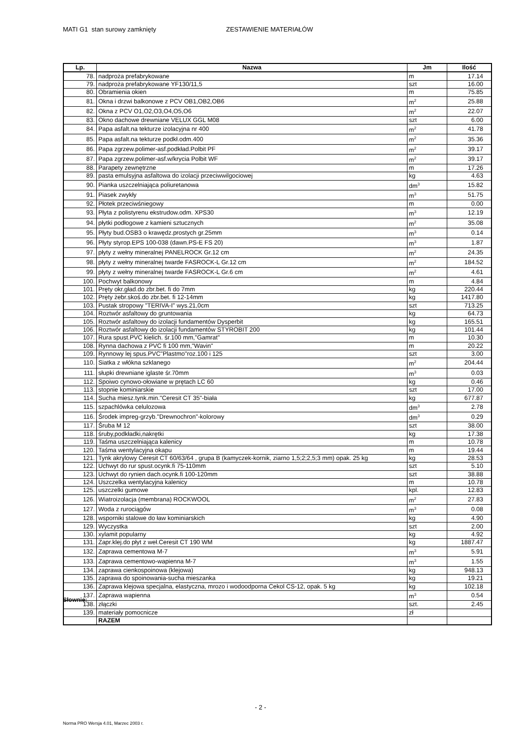MATI G1 stan surowy zamknięty ZESTAWIENIE MATERIAŁÓW
| Lp. | Nazwa | Jm | Ilość |
| --- | --- | --- | --- |
| 78. | nadproża prefabrykowane | m | 17.14 |
| 79. | nadproża prefabrykowane YF130/11,5 | szt | 16.00 |
| 80. | Obramienia okien | m | 75.85 |
| 81. | Okna i drzwi balkonowe z PCV OB1,OB2,OB6 | m<sup>2</sup> | 25.88 |
| 82. | Okna z PCV O1,O2,O3,O4,O5,O6 | m<sup>2</sup> | 22.07 |
| 83. | Okno dachowe drewniane VELUX GGL M08 | szt | 6.00 |
| 84. | Papa asfalt.na tekturze izolacyjna nr 400 | m<sup>2</sup> | 41.78 |
| 85. | Papa asfalt.na tekturze podkł.odm.400 | m<sup>2</sup> | 35.36 |
| 86. | Papa zgrzew.polimer-asf.podkład.Polbit PF | m<sup>2</sup> | 39.17 |
| 87. | Papa zgrzew.polimer-asf.w/krycia Polbit WF | m<sup>2</sup> | 39.17 |
| 88. | Parapety zewnętrzne | m | 17.26 |
| 89. | pasta emulsyjna asfaltowa do izolacji przeciwwilgociowej | kg | 4.63 |
| 90. | Pianka uszczelniająca poliuretanowa | dm<sup>3</sup> | 15.82 |
| 91. | Piasek zwykły | m<sup>3</sup> | 51.75 |
| 92. | Płotek przeciwśniegowy | m | 0.00 |
| 93. | Płyta z polistyrenu ekstrudow.odm. XPS30 | m<sup>3</sup> | 12.19 |
| 94. | płytki podłogowe z kamieni sztucznych | m<sup>2</sup> | 35.08 |
| 95. | Płyty bud.OSB3 o krawędz.prostych gr.25mm | m<sup>3</sup> | 0.14 |
| 96. | Płyty styrop.EPS 100-038 (dawn.PS-E FS 20) | m<sup>3</sup> | 1.87 |
| 97. | płyty z wełny mineralnej PANELROCK Gr.12 cm | m<sup>2</sup> | 24.35 |
| 98. | płyty z wełny mineralnej twarde FASROCK-L Gr.12 cm | m<sup>2</sup> | 184.52 |
| 99. | płyty z wełny mineralnej twarde FASROCK-L Gr.6 cm | m<sup>2</sup> | 4.61 |
| 100. | Pochwyt balkonowy | m | 4.84 |
| 101. | Pręty okr.gład.do zbr.bet. fi do 7mm | kg | 220.44 |
| 102. | Pręty żebr.skoś.do zbr.bet. fi 12-14mm | kg | 1417.80 |
| 103. | Pustak stropowy "TERIVA-I" wys.21,0cm | szt | 713.25 |
| 104. | Roztwór asfaltowy do gruntowania | kg | 64.73 |
| 105. | Roztwór asfaltowy do izolacji fundamentów Dysperbit | kg | 165.51 |
| 106. | Roztwór asfaltowy do izolacji fundamentów STYROBIT 200 | kg | 101.44 |
| 107. | Rura spust.PVC kielich. śr.100 mm,"Gamrat" | m | 10.30 |
| 108. | Rynna dachowa z PVC fi 100 mm,"Wavin" | m | 20.22 |
| 109. | Rynnowy lej spus.PVC"Plastmo"roz.100 i 125 | szt | 3.00 |
| 110. | Siatka z włókna szklanego | m<sup>2</sup> | 204.44 |
| 111. | słupki drewniane iglaste śr.70mm | m<sup>3</sup> | 0.03 |
| 112. | Spoiwo cynowo-ołowiane w prętach LC 60 | kg | 0.46 |
| 113. | stopnie kominiarskie | szt | 17.00 |
| 114. | Sucha miesz.tynk.min."Ceresit CT 35"-biała | kg | 677.87 |
| 115. | szpachlówka celulozowa | dm<sup>3</sup> | 2.78 |
| 116. | Środek impreg-grzyb."Drewnochron"-kolorowy | dm<sup>3</sup> | 0.29 |
| 117. | Śruba M 12 | szt | 38.00 |
| 118. | śruby,podkładki,nakrętki | kg | 17.38 |
| 119. | Taśma uszczelniająca kalenicy | m | 10.78 |
| 120. | Taśma wentylacyjna okapu | m | 19.44 |
| 121. | Tynk akrylowy Ceresit CT 60/63/64 , grupa B (kamyczek-kornik, ziarno 1,5;2;2,5;3 mm) opak. 25 kg | kg | 28.53 |
| 122. | Uchwyt do rur spust.ocynk.fi 75-110mm | szt | 5.10 |
| 123. | Uchwyt do rynien dach.ocynk.fi 100-120mm | szt | 38.88 |
| 124. | Uszczelka wentylacyjna kalenicy | m | 10.78 |
| 125. | uszczelki gumowe | kpl. | 12.83 |
| 126. | Wiatroizolacja (membrana) ROCKWOOL | m<sup>2</sup> | 27.83 |
| 127. | Woda z rurociągów | m<sup>3</sup> | 0.08 |
| 128. | wsporniki stalowe do ław kominiarskich | kg | 4.90 |
| 129. | Wyczystka | szt | 2.00 |
| 130. | xylamit popularny | kg | 4.92 |
| 131. | Zapr.klej.do płyt z weł.Ceresit CT 190 WM | kg | 1887.47 |
| 132. | Zaprawa cementowa M-7 | m<sup>3</sup> | 5.91 |
| 133. | Zaprawa cementowo-wapienna M-7 | m<sup>3</sup> | 1.55 |
| 134. | zaprawa cienkospoinowa (klejowa) | kg | 948.13 |
| 135. | zaprawa do spoinowania-sucha mieszanka | kg | 19.21 |
| 136. | Zaprawa klejowa specjalna, elastyczna, mrozo i wodoodporna Cekol CS-12, opak. 5 kg | kg | 102.18 |
| 137. | Zaprawa wapienna | m<sup>3</sup> | 0.54 |
| 138. | złączki | szt. | 2.45 |
| 139. | materiały pomocnicze | zł | |
| | RAZEM | | |
Słownie:
- 2 -
Norma PRO Wersja 4.01, Marzec 2003 r.